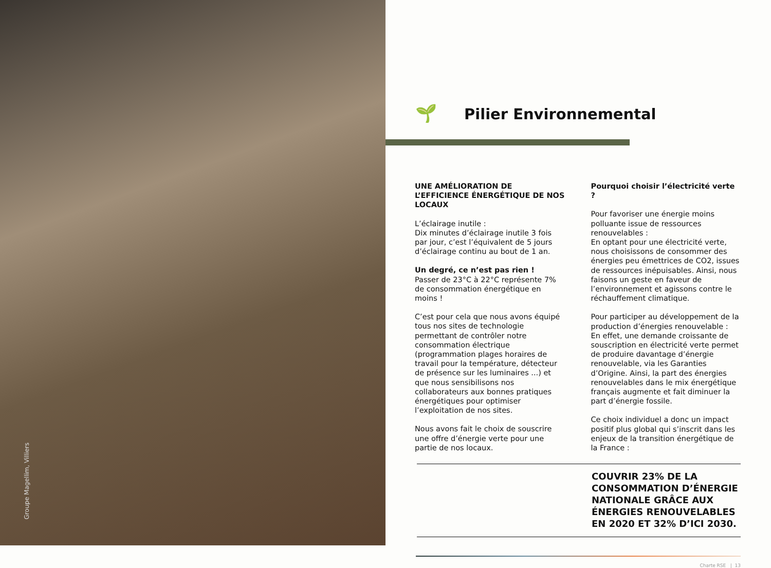Groupe Magellim, Villiers
🌱
Pilier Environnemental
UNE AMÉLIORATION DE L’EFFICIENCE ÉNERGÉTIQUE DE NOS LOCAUX
L’éclairage inutile :
Dix minutes d’éclairage inutile 3 fois par jour, c’est l’équivalent de 5 jours d’éclairage continu au bout de 1 an.
Un degré, ce n’est pas rien !
Passer de 23°C à 22°C représente 7% de consommation énergétique en moins !
C’est pour cela que nous avons équipé tous nos sites de technologie permettant de contrôler notre consommation électrique (programmation plages horaires de travail pour la température, détecteur de présence sur les luminaires ...) et que nous sensibilisons nos collaborateurs aux bonnes pratiques énergétiques pour optimiser l’exploitation de nos sites.
Nous avons fait le choix de souscrire une offre d’énergie verte pour une partie de nos locaux.
Pourquoi choisir l’électricité verte ?
Pour favoriser une énergie moins polluante issue de ressources renouvelables :
En optant pour une électricité verte, nous choisissons de consommer des énergies peu émettrices de CO2, issues de ressources inépuisables. Ainsi, nous faisons un geste en faveur de l’environnement et agissons contre le réchauffement climatique.
Pour participer au développement de la production d’énergies renouvelable :
En effet, une demande croissante de souscription en électricité verte permet de produire davantage d’énergie renouvelable, via les Garanties d’Origine. Ainsi, la part des énergies renouvelables dans le mix énergétique français augmente et fait diminuer la part d’énergie fossile.
Ce choix individuel a donc un impact positif plus global qui s’inscrit dans les enjeux de la transition énergétique de la France :
COUVRIR 23% DE LA CONSOMMATION D’ÉNERGIE NATIONALE GRÂCE AUX ÉNERGIES RENOUVELABLES EN 2020 ET 32% D’ICI 2030.
Charte RSE | 13